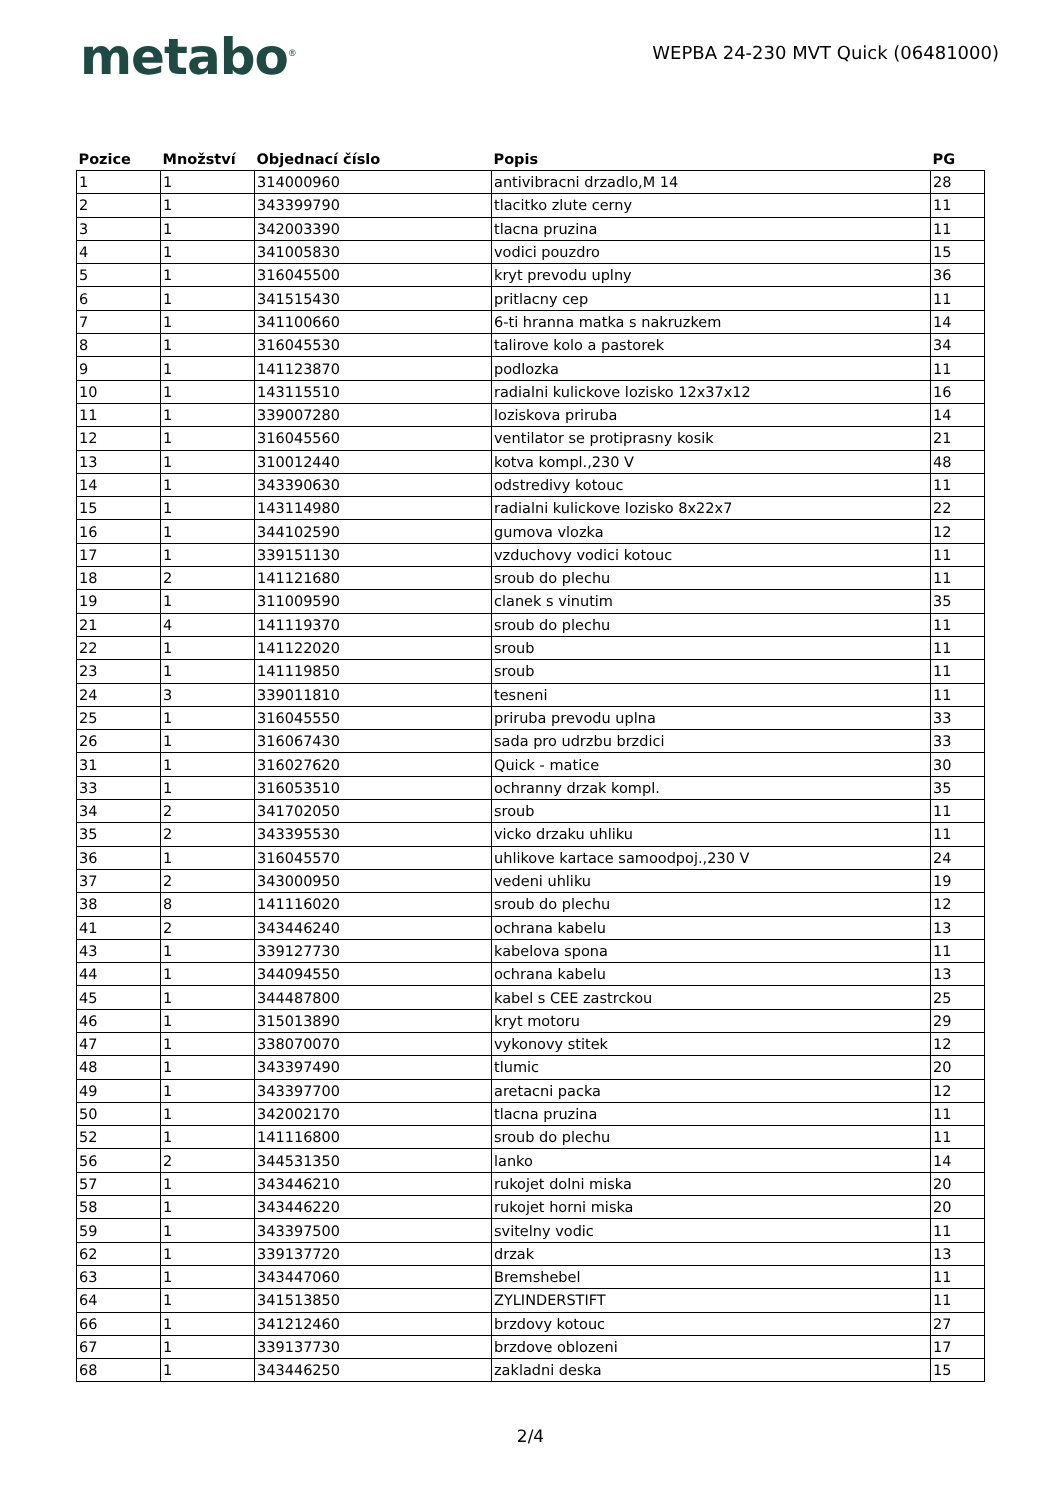metabo<sup>®</sup>
WEPBA 24-230 MVT Quick (06481000)
| Pozice | Množství | Objednací číslo | Popis | PG |
| --- | --- | --- | --- | --- |
| 1 | 1 | 314000960 | antivibracni drzadlo,M 14 | 28 |
| 2 | 1 | 343399790 | tlacitko zlute cerny | 11 |
| 3 | 1 | 342003390 | tlacna pruzina | 11 |
| 4 | 1 | 341005830 | vodici pouzdro | 15 |
| 5 | 1 | 316045500 | kryt prevodu uplny | 36 |
| 6 | 1 | 341515430 | pritlacny cep | 11 |
| 7 | 1 | 341100660 | 6-ti hranna matka s nakruzkem | 14 |
| 8 | 1 | 316045530 | talirove kolo a pastorek | 34 |
| 9 | 1 | 141123870 | podlozka | 11 |
| 10 | 1 | 143115510 | radialni kulickove lozisko 12x37x12 | 16 |
| 11 | 1 | 339007280 | loziskova priruba | 14 |
| 12 | 1 | 316045560 | ventilator se protiprasny kosik | 21 |
| 13 | 1 | 310012440 | kotva kompl.,230 V | 48 |
| 14 | 1 | 343390630 | odstredivy kotouc | 11 |
| 15 | 1 | 143114980 | radialni kulickove lozisko 8x22x7 | 22 |
| 16 | 1 | 344102590 | gumova vlozka | 12 |
| 17 | 1 | 339151130 | vzduchovy vodici kotouc | 11 |
| 18 | 2 | 141121680 | sroub do plechu | 11 |
| 19 | 1 | 311009590 | clanek s vinutim | 35 |
| 21 | 4 | 141119370 | sroub do plechu | 11 |
| 22 | 1 | 141122020 | sroub | 11 |
| 23 | 1 | 141119850 | sroub | 11 |
| 24 | 3 | 339011810 | tesneni | 11 |
| 25 | 1 | 316045550 | priruba prevodu uplna | 33 |
| 26 | 1 | 316067430 | sada pro udrzbu brzdici | 33 |
| 31 | 1 | 316027620 | Quick - matice | 30 |
| 33 | 1 | 316053510 | ochranny drzak kompl. | 35 |
| 34 | 2 | 341702050 | sroub | 11 |
| 35 | 2 | 343395530 | vicko drzaku uhliku | 11 |
| 36 | 1 | 316045570 | uhlikove kartace samoodpoj.,230 V | 24 |
| 37 | 2 | 343000950 | vedeni uhliku | 19 |
| 38 | 8 | 141116020 | sroub do plechu | 12 |
| 41 | 2 | 343446240 | ochrana kabelu | 13 |
| 43 | 1 | 339127730 | kabelova spona | 11 |
| 44 | 1 | 344094550 | ochrana kabelu | 13 |
| 45 | 1 | 344487800 | kabel s CEE zastrckou | 25 |
| 46 | 1 | 315013890 | kryt motoru | 29 |
| 47 | 1 | 338070070 | vykonovy stitek | 12 |
| 48 | 1 | 343397490 | tlumic | 20 |
| 49 | 1 | 343397700 | aretacni packa | 12 |
| 50 | 1 | 342002170 | tlacna pruzina | 11 |
| 52 | 1 | 141116800 | sroub do plechu | 11 |
| 56 | 2 | 344531350 | lanko | 14 |
| 57 | 1 | 343446210 | rukojet dolni miska | 20 |
| 58 | 1 | 343446220 | rukojet horni miska | 20 |
| 59 | 1 | 343397500 | svitelny vodic | 11 |
| 62 | 1 | 339137720 | drzak | 13 |
| 63 | 1 | 343447060 | Bremshebel | 11 |
| 64 | 1 | 341513850 | ZYLINDERSTIFT | 11 |
| 66 | 1 | 341212460 | brzdovy kotouc | 27 |
| 67 | 1 | 339137730 | brzdove oblozeni | 17 |
| 68 | 1 | 343446250 | zakladni deska | 15 |
2/4